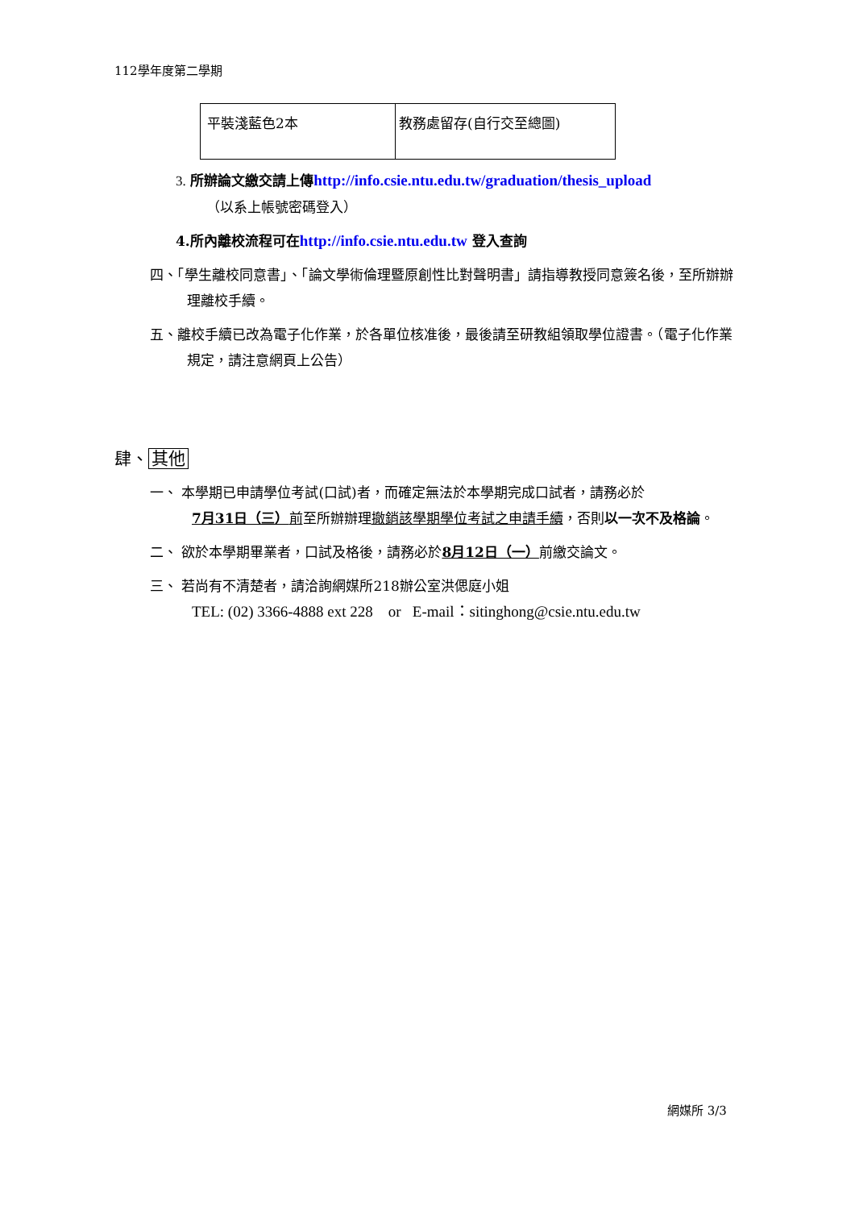112學年度第二學期
| 平裝淺藍色2本 | 教務處留存(自行交至總圖) |
3. 所辦論文繳交請上傳 http://info.csie.ntu.edu.tw/graduation/thesis_upload
（以系上帳號密碼登入）
4.所內離校流程可在http://info.csie.ntu.edu.tw 登入查詢
四、「學生離校同意書」、「論文學術倫理暨原創性比對聲明書」請指導教授同意簽名後，至所辦辦理離校手續。
五、離校手續已改為電子化作業，於各單位核准後，最後請至研教組領取學位證書。（電子化作業規定，請注意網頁上公告）
肆、 其他
一、 本學期已申請學位考試(口試)者，而確定無法於本學期完成口試者，請務必於7月31日（三）前至所辦辦理撤銷該學期學位考試之申請手續，否則以一次不及格論。
二、 欲於本學期畢業者，口試及格後，請務必於8月12日（一）前繳交論文。
三、 若尚有不清楚者，請洽詢網媒所218辦公室洪偲庭小姐
TEL: (02) 3366-4888 ext 228 or E-mail：sitinghong@csie.ntu.edu.tw
網媒所 3/3